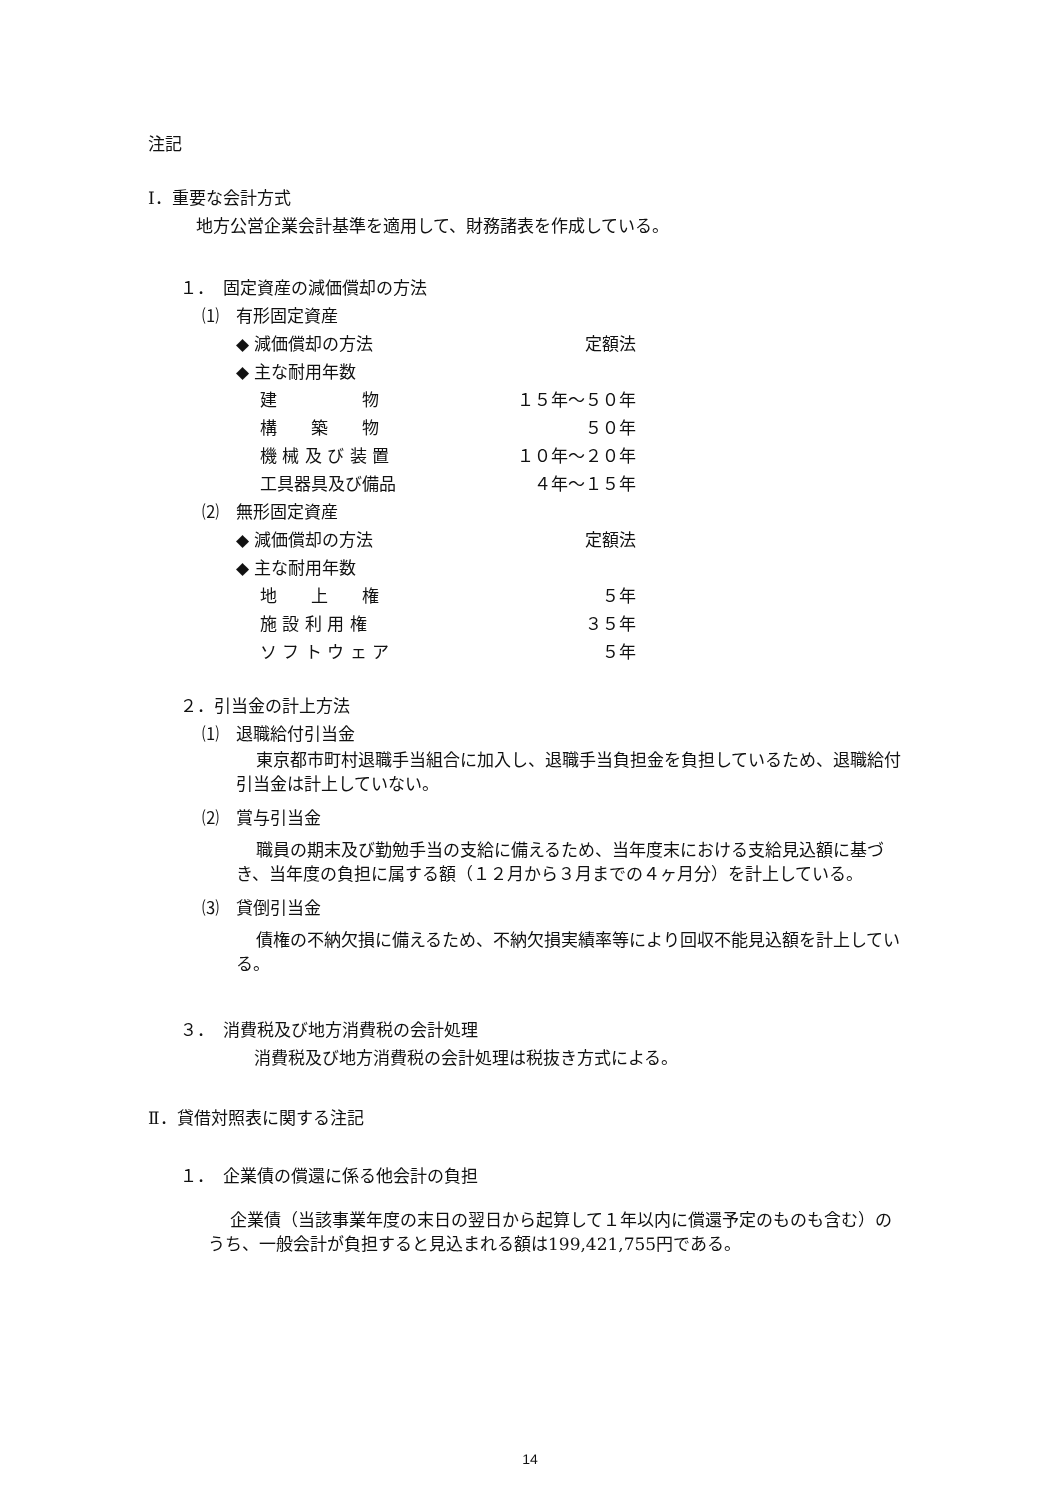注記
Ⅰ．重要な会計方式
地方公営企業会計基準を適用して、財務諸表を作成している。
１．　固定資産の減価償却の方法
⑴　有形固定資産
| ◆ 減価償却の方法 | 定額法 |
| ◆ 主な耐用年数 | |
| 建 物 | １５年～５０年 |
| 構 築 物 | ５０年 |
| 機 械 及 び 装 置 | １０年～２０年 |
| 工具器具及び備品 | ４年～１５年 |
⑵　無形固定資産
| ◆ 減価償却の方法 | 定額法 |
| ◆ 主な耐用年数 | |
| 地 上 権 | ５年 |
| 施 設 利 用 権 | ３５年 |
| ソ フ ト ウ ェ ア | ５年 |
２．引当金の計上方法
⑴　退職給付引当金
東京都市町村退職手当組合に加入し、退職手当負担金を負担しているため、退職給付引当金は計上していない。
⑵　賞与引当金
職員の期末及び勤勉手当の支給に備えるため、当年度末における支給見込額に基づき、当年度の負担に属する額（１２月から３月までの４ヶ月分）を計上している。
⑶　貸倒引当金
債権の不納欠損に備えるため、不納欠損実績率等により回収不能見込額を計上している。
３．　消費税及び地方消費税の会計処理
消費税及び地方消費税の会計処理は税抜き方式による。
Ⅱ．貸借対照表に関する注記
１．　企業債の償還に係る他会計の負担
企業債（当該事業年度の末日の翌日から起算して１年以内に償還予定のものも含む）のうち、一般会計が負担すると見込まれる額は199,421,755円である。
14